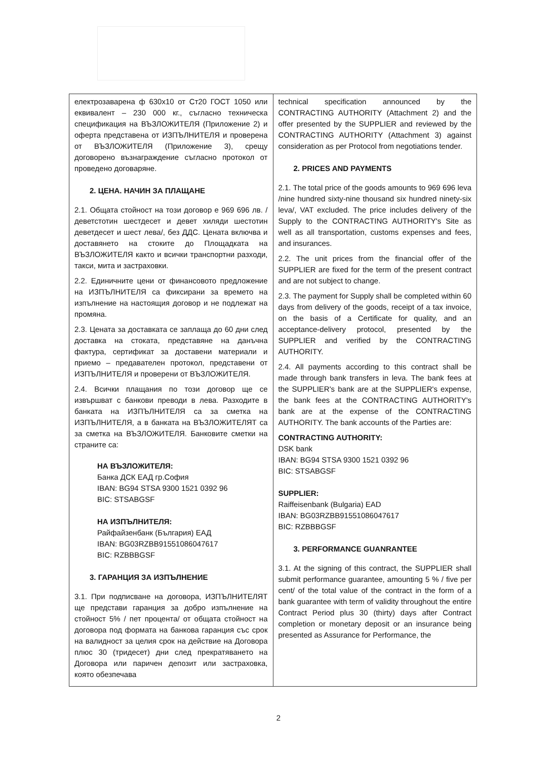| електрозаварена ф 630x10 от Ст20 ГОСТ 1050 или еквивалент – 230 000 кг., съгласно техническа спецификация на ВЪЗЛОЖИТЕЛЯ (Приложение 2) и оферта представена от ИЗПЪЛНИТЕЛЯ и проверена от ВЪЗЛОЖИТЕЛЯ (Приложение 3), срещу договорено възнаграждение съгласно протокол от проведено договаряне. 2. ЦЕНА. НАЧИН ЗА ПЛАЩАНЕ 2.1. Общата стойност на този договор е 969 696 лв. /деветстотин шестдесет и девет хиляди шестотин деветдесет и шест лева/, без ДДС. Цената включва и доставянето на стоките до Площадката на ВЪЗЛОЖИТЕЛЯ както и всички транспортни разходи, такси, мита и застраховки. 2.2. Единичните цени от финансовото предложение на ИЗПЪЛНИТЕЛЯ са фиксирани за времето на изпълнение на настоящия договор и не подлежат на промяна. 2.3. Цената за доставката се заплаща до 60 дни след доставка на стоката, представяне на данъчна фактура, сертификат за доставени материали и приемо – предавателен протокол, представени от ИЗПЪЛНИТЕЛЯ и проверени от ВЪЗЛОЖИТЕЛЯ. 2.4. Всички плащания по този договор ще се извършват с банкови преводи в лева. Разходите в банката на ИЗПЪЛНИТЕЛЯ са за сметка на ИЗПЪЛНИТЕЛЯ, а в банката на ВЪЗЛОЖИТЕЛЯТ са за сметка на ВЪЗЛОЖИТЕЛЯ. Банковите сметки на страните са: НА ВЪЗЛОЖИТЕЛЯ: Банка ДСК ЕАД гр.София IBAN: BG94 STSA 9300 1521 0392 96 BIC: STSABGSF НА ИЗПЪЛНИТЕЛЯ: Райфайзенбанк (България) ЕАД IBAN: BG03RZBB91551086047617 BIC: RZBBBGSF 3. ГАРАНЦИЯ ЗА ИЗПЪЛНЕНИЕ 3.1. При подписване на договора, ИЗПЪЛНИТЕЛЯТ ще представи гаранция за добро изпълнение на стойност 5% / пет процента/ от общата стойност на договора под формата на банкова гаранция със срок на валидност за целия срок на действие на Договора плюс 30 (тридесет) дни след прекратяването на Договора или паричен депозит или застраховка, която обезпечава | technical specification announced by the CONTRACTING AUTHORITY (Attachment 2) and the offer presented by the SUPPLIER and reviewed by the CONTRACTING AUTHORITY (Attachment 3) against consideration as per Protocol from negotiations tender. 2. PRICES AND PAYMENTS 2.1. The total price of the goods amounts to 969 696 leva /nine hundred sixty-nine thousand six hundred ninety-six leva/, VAT excluded. The price includes delivery of the Supply to the CONTRACTING AUTHORITY's Site as well as all transportation, customs expenses and fees, and insurances. 2.2. The unit prices from the financial offer of the SUPPLIER are fixed for the term of the present contract and are not subject to change. 2.3. The payment for Supply shall be completed within 60 days from delivery of the goods, receipt of a tax invoice, on the basis of a Certificate for quality, and an acceptance-delivery protocol, presented by the SUPPLIER and verified by the CONTRACTING AUTHORITY. 2.4. All payments according to this contract shall be made through bank transfers in leva. The bank fees at the SUPPLIER's bank are at the SUPPLIER's expense, the bank fees at the CONTRACTING AUTHORITY's bank are at the expense of the CONTRACTING AUTHORITY. The bank accounts of the Parties are: CONTRACTING AUTHORITY: DSK bank IBAN: BG94 STSA 9300 1521 0392 96 BIC: STSABGSF SUPPLIER: Raiffeisenbank (Bulgaria) EAD IBAN: BG03RZBB91551086047617 BIC: RZBBBGSF 3. PERFORMANCE GUANRANTEE 3.1. At the signing of this contract, the SUPPLIER shall submit performance guarantee, amounting 5 % / five per cent/ of the total value of the contract in the form of a bank guarantee with term of validity throughout the entire Contract Period plus 30 (thirty) days after Contract completion or monetary deposit or an insurance being presented as Assurance for Performance, the |
2